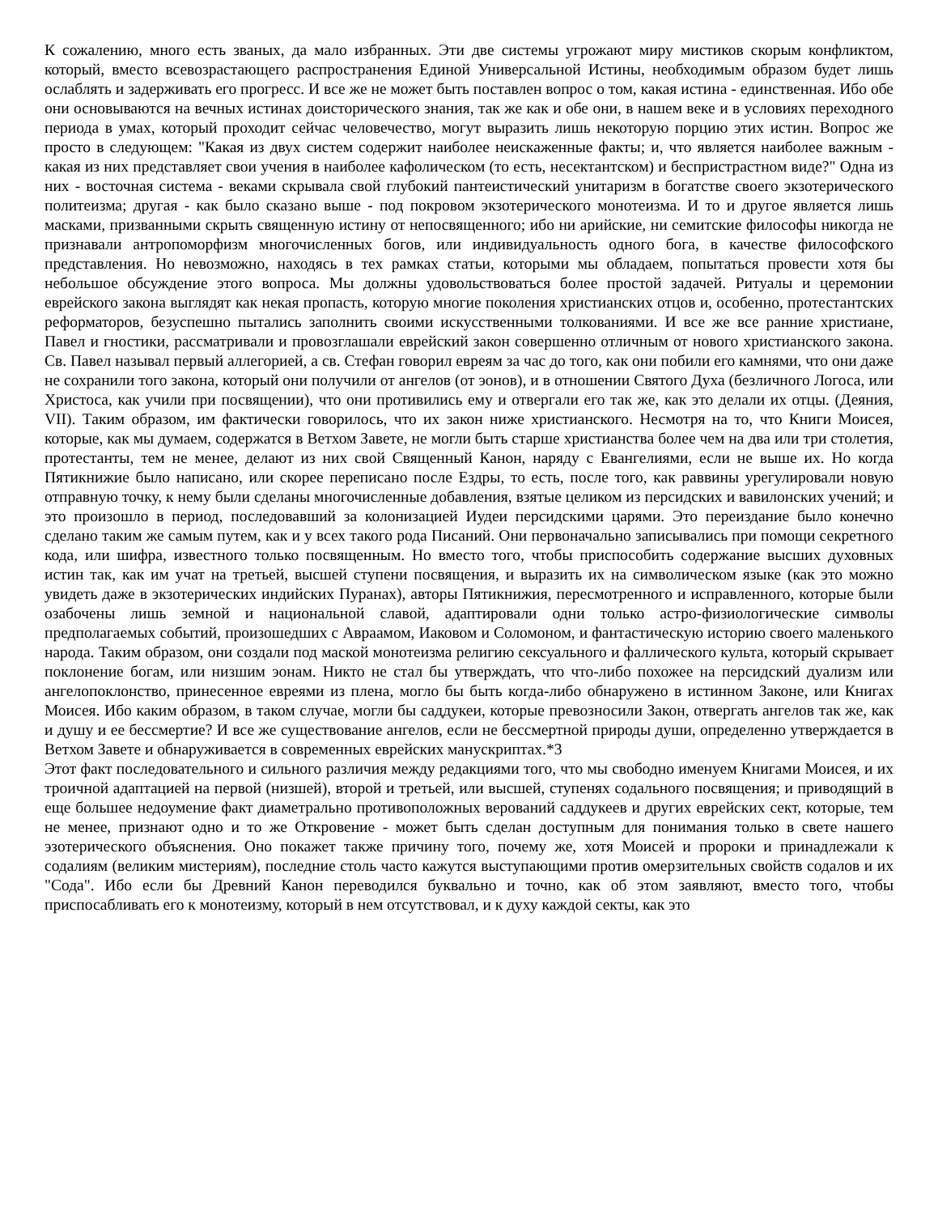К сожалению, много есть званых, да мало избранных. Эти две системы угрожают миру мистиков скорым конфликтом, который, вместо всевозрастающего распространения Единой Универсальной Истины, необходимым образом будет лишь ослаблять и задерживать его прогресс. И все же не может быть поставлен вопрос о том, какая истина - единственная. Ибо обе они основываются на вечных истинах доисторического знания, так же как и обе они, в нашем веке и в условиях переходного периода в умах, который проходит сейчас человечество, могут выразить лишь некоторую порцию этих истин. Вопрос же просто в следующем: "Какая из двух систем содержит наиболее неискаженные факты; и, что является наиболее важным - какая из них представляет свои учения в наиболее кафолическом (то есть, несектантском) и беспристрастном виде?" Одна из них - восточная система - веками скрывала свой глубокий пантеистический унитаризм в богатстве своего экзотерического политеизма; другая - как было сказано выше - под покровом экзотерического монотеизма. И то и другое является лишь масками, призванными скрыть священную истину от непосвященного; ибо ни арийские, ни семитские философы никогда не признавали антропоморфизм многочисленных богов, или индивидуальность одного бога, в качестве философского представления. Но невозможно, находясь в тех рамках статьи, которыми мы обладаем, попытаться провести хотя бы небольшое обсуждение этого вопроса. Мы должны удовольствоваться более простой задачей. Ритуалы и церемонии еврейского закона выглядят как некая пропасть, которую многие поколения христианских отцов и, особенно, протестантских реформаторов, безуспешно пытались заполнить своими искусственными толкованиями. И все же все ранние христиане, Павел и гностики, рассматривали и провозглашали еврейский закон совершенно отличным от нового христианского закона. Св. Павел называл первый аллегорией, а св. Стефан говорил евреям за час до того, как они побили его камнями, что они даже не сохранили того закона, который они получили от ангелов (от эонов), и в отношении Святого Духа (безличного Логоса, или Христоса, как учили при посвящении), что они противились ему и отвергали его так же, как это делали их отцы. (Деяния, VII). Таким образом, им фактически говорилось, что их закон ниже христианского. Несмотря на то, что Книги Моисея, которые, как мы думаем, содержатся в Ветхом Завете, не могли быть старше христианства более чем на два или три столетия, протестанты, тем не менее, делают из них свой Священный Канон, наряду с Евангелиями, если не выше их. Но когда Пятикнижие было написано, или скорее переписано после Ездры, то есть, после того, как раввины урегулировали новую отправную точку, к нему были сделаны многочисленные добавления, взятые целиком из персидских и вавилонских учений; и это произошло в период, последовавший за колонизацией Иудеи персидскими царями. Это переиздание было конечно сделано таким же самым путем, как и у всех такого рода Писаний. Они первоначально записывались при помощи секретного кода, или шифра, известного только посвященным. Но вместо того, чтобы приспособить содержание высших духовных истин так, как им учат на третьей, высшей ступени посвящения, и выразить их на символическом языке (как это можно увидеть даже в экзотерических индийских Пуранах), авторы Пятикнижия, пересмотренного и исправленного, которые были озабочены лишь земной и национальной славой, адаптировали одни только астро-физиологические символы предполагаемых событий, произошедших с Авраамом, Иаковом и Соломоном, и фантастическую историю своего маленького народа. Таким образом, они создали под маской монотеизма религию сексуального и фаллического культа, который скрывает поклонение богам, или низшим эонам. Никто не стал бы утверждать, что что-либо похожее на персидский дуализм или ангелопоклонство, принесенное евреями из плена, могло бы быть когда-либо обнаружено в истинном Законе, или Книгах Моисея. Ибо каким образом, в таком случае, могли бы саддукеи, которые превозносили Закон, отвергать ангелов так же, как и душу и ее бессмертие? И все же существование ангелов, если не бессмертной природы души, определенно утверждается в Ветхом Завете и обнаруживается в современных еврейских манускриптах.*3
Этот факт последовательного и сильного различия между редакциями того, что мы свободно именуем Книгами Моисея, и их троичной адаптацией на первой (низшей), второй и третьей, или высшей, ступенях содального посвящения; и приводящий в еще большее недоумение факт диаметрально противоположных верований саддукеев и других еврейских сект, которые, тем не менее, признают одно и то же Откровение - может быть сделан доступным для понимания только в свете нашего эзотерического объяснения. Оно покажет также причину того, почему же, хотя Моисей и пророки и принадлежали к содалиям (великим мистериям), последние столь часто кажутся выступающими против омерзительных свойств содалов и их "Сода". Ибо если бы Древний Канон переводился буквально и точно, как об этом заявляют, вместо того, чтобы приспосабливать его к монотеизму, который в нем отсутствовал, и к духу каждой секты, как это